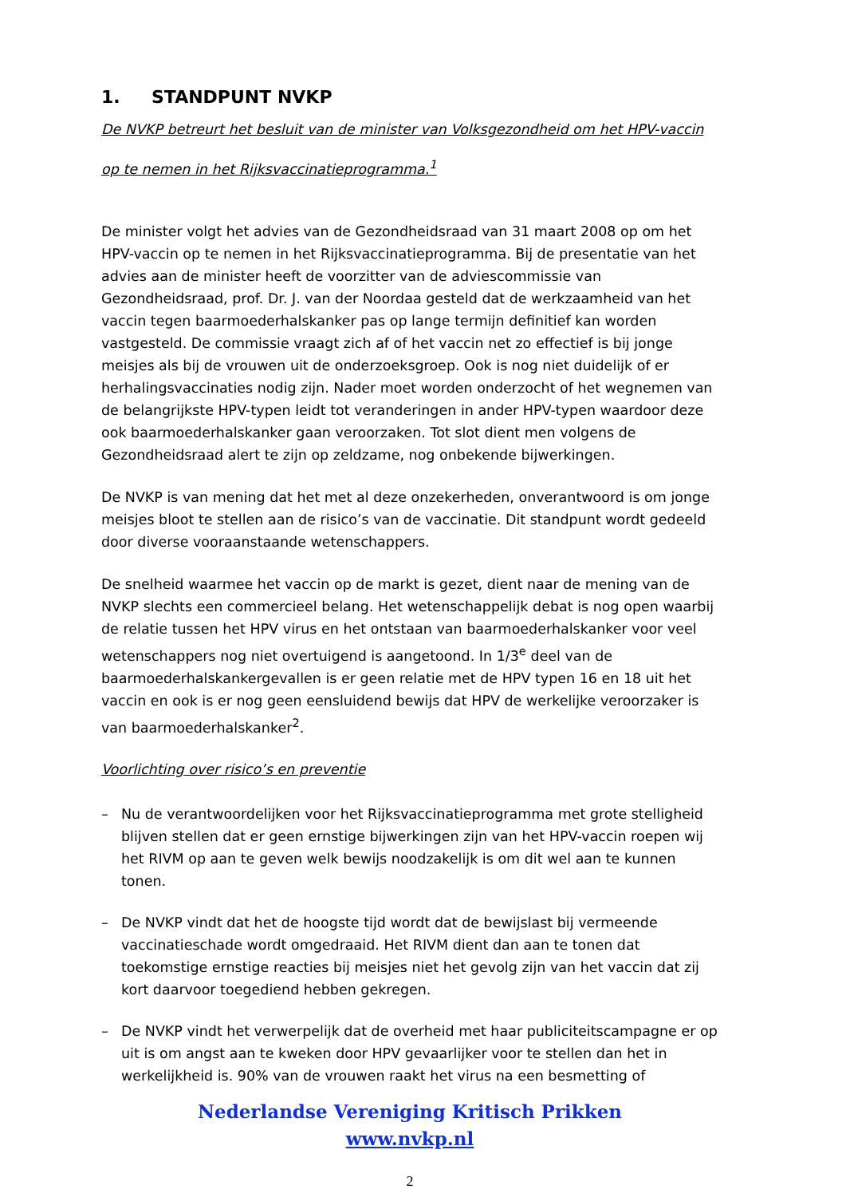1. STANDPUNT NVKP
De NVKP betreurt het besluit van de minister van Volksgezondheid om het HPV-vaccin op te nemen in het Rijksvaccinatieprogramma.<sup>1</sup>
De minister volgt het advies van de Gezondheidsraad van 31 maart 2008 op om het HPV-vaccin op te nemen in het Rijksvaccinatieprogramma. Bij de presentatie van het advies aan de minister heeft de voorzitter van de adviescommissie van Gezondheidsraad, prof. Dr. J. van der Noordaa gesteld dat de werkzaamheid van het vaccin tegen baarmoederhalskanker pas op lange termijn definitief kan worden vastgesteld. De commissie vraagt zich af of het vaccin net zo effectief is bij jonge meisjes als bij de vrouwen uit de onderzoeksgroep. Ook is nog niet duidelijk of er herhalingsvaccinaties nodig zijn. Nader moet worden onderzocht of het wegnemen van de belangrijkste HPV-typen leidt tot veranderingen in ander HPV-typen waardoor deze ook baarmoederhalskanker gaan veroorzaken. Tot slot dient men volgens de Gezondheidsraad alert te zijn op zeldzame, nog onbekende bijwerkingen.
De NVKP is van mening dat het met al deze onzekerheden, onverantwoord is om jonge meisjes bloot te stellen aan de risico’s van de vaccinatie. Dit standpunt wordt gedeeld door diverse vooraanstaande wetenschappers.
De snelheid waarmee het vaccin op de markt is gezet, dient naar de mening van de NVKP slechts een commercieel belang. Het wetenschappelijk debat is nog open waarbij de relatie tussen het HPV virus en het ontstaan van baarmoederhalskanker voor veel wetenschappers nog niet overtuigend is aangetoond. In 1/3<sup>e</sup> deel van de baarmoederhalskankergevallen is er geen relatie met de HPV typen 16 en 18 uit het vaccin en ook is er nog geen eensluidend bewijs dat HPV de werkelijke veroorzaker is van baarmoederhalskanker<sup>2</sup>.
Voorlichting over risico’s en preventie
– Nu de verantwoordelijken voor het Rijksvaccinatieprogramma met grote stelligheid blijven stellen dat er geen ernstige bijwerkingen zijn van het HPV-vaccin roepen wij het RIVM op aan te geven welk bewijs noodzakelijk is om dit wel aan te kunnen tonen.
– De NVKP vindt dat het de hoogste tijd wordt dat de bewijslast bij vermeende vaccinatieschade wordt omgedraaid. Het RIVM dient dan aan te tonen dat toekomstige ernstige reacties bij meisjes niet het gevolg zijn van het vaccin dat zij kort daarvoor toegediend hebben gekregen.
– De NVKP vindt het verwerpelijk dat de overheid met haar publiciteitscampagne er op uit is om angst aan te kweken door HPV gevaarlijker voor te stellen dan het in werkelijkheid is. 90% van de vrouwen raakt het virus na een besmetting of
Nederlandse Vereniging Kritisch Prikken
www.nvkp.nl
2